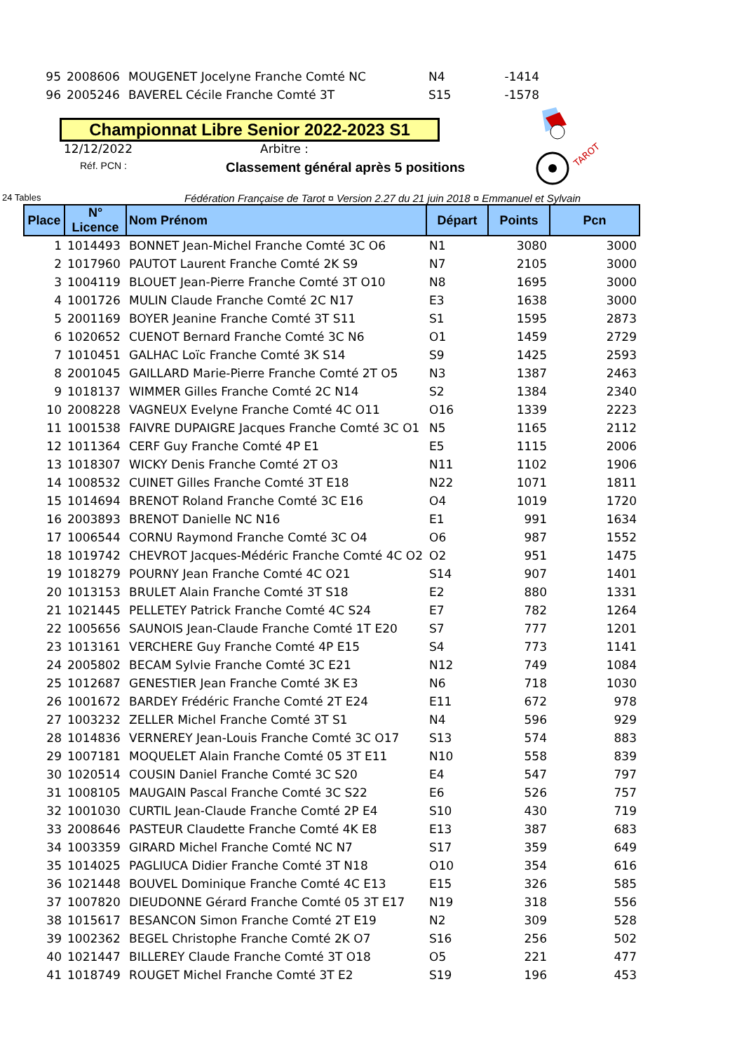| 95 | 2008606 | MOUGENET Jocelyne Franche Comté NC | N4 | -1414 | |
| 96 | 2005246 | BAVEREL Cécile Franche Comté 3T | S15 | -1578 | |
Championnat Libre Senior 2022-2023 S1
12/12/2022 Arbitre :
Réf. PCN : Classement général après 5 positions
TAROT
24 Tables Fédération Française de Tarot ¤ Version 2.27 du 21 juin 2018 ¤ Emmanuel et Sylvain
| Place | N° Licence | Nom Prénom | Départ | Points | Pcn |
| --- | --- | --- | --- | --- | --- |
| 1 | 1014493 | BONNET Jean-Michel Franche Comté 3C O6 | N1 | 3080 | 3000 |
| 2 | 1017960 | PAUTOT Laurent Franche Comté 2K S9 | N7 | 2105 | 3000 |
| 3 | 1004119 | BLOUET Jean-Pierre Franche Comté 3T O10 | N8 | 1695 | 3000 |
| 4 | 1001726 | MULIN Claude Franche Comté 2C N17 | E3 | 1638 | 3000 |
| 5 | 2001169 | BOYER Jeanine Franche Comté 3T S11 | S1 | 1595 | 2873 |
| 6 | 1020652 | CUENOT Bernard Franche Comté 3C N6 | O1 | 1459 | 2729 |
| 7 | 1010451 | GALHAC Loïc Franche Comté 3K S14 | S9 | 1425 | 2593 |
| 8 | 2001045 | GAILLARD Marie-Pierre Franche Comté 2T O5 | N3 | 1387 | 2463 |
| 9 | 1018137 | WIMMER Gilles Franche Comté 2C N14 | S2 | 1384 | 2340 |
| 10 | 2008228 | VAGNEUX Evelyne Franche Comté 4C O11 | O16 | 1339 | 2223 |
| 11 | 1001538 | FAIVRE DUPAIGRE Jacques Franche Comté 3C O1 | N5 | 1165 | 2112 |
| 12 | 1011364 | CERF Guy Franche Comté 4P E1 | E5 | 1115 | 2006 |
| 13 | 1018307 | WICKY Denis Franche Comté 2T O3 | N11 | 1102 | 1906 |
| 14 | 1008532 | CUINET Gilles Franche Comté 3T E18 | N22 | 1071 | 1811 |
| 15 | 1014694 | BRENOT Roland Franche Comté 3C E16 | O4 | 1019 | 1720 |
| 16 | 2003893 | BRENOT Danielle NC N16 | E1 | 991 | 1634 |
| 17 | 1006544 | CORNU Raymond Franche Comté 3C O4 | O6 | 987 | 1552 |
| 18 | 1019742 | CHEVROT Jacques-Médéric Franche Comté 4C O2 | O2 | 951 | 1475 |
| 19 | 1018279 | POURNY Jean Franche Comté 4C O21 | S14 | 907 | 1401 |
| 20 | 1013153 | BRULET Alain Franche Comté 3T S18 | E2 | 880 | 1331 |
| 21 | 1021445 | PELLETEY Patrick Franche Comté 4C S24 | E7 | 782 | 1264 |
| 22 | 1005656 | SAUNOIS Jean-Claude Franche Comté 1T E20 | S7 | 777 | 1201 |
| 23 | 1013161 | VERCHERE Guy Franche Comté 4P E15 | S4 | 773 | 1141 |
| 24 | 2005802 | BECAM Sylvie Franche Comté 3C E21 | N12 | 749 | 1084 |
| 25 | 1012687 | GENESTIER Jean Franche Comté 3K E3 | N6 | 718 | 1030 |
| 26 | 1001672 | BARDEY Frédéric Franche Comté 2T E24 | E11 | 672 | 978 |
| 27 | 1003232 | ZELLER Michel Franche Comté 3T S1 | N4 | 596 | 929 |
| 28 | 1014836 | VERNEREY Jean-Louis Franche Comté 3C O17 | S13 | 574 | 883 |
| 29 | 1007181 | MOQUELET Alain Franche Comté 05 3T E11 | N10 | 558 | 839 |
| 30 | 1020514 | COUSIN Daniel Franche Comté 3C S20 | E4 | 547 | 797 |
| 31 | 1008105 | MAUGAIN Pascal Franche Comté 3C S22 | E6 | 526 | 757 |
| 32 | 1001030 | CURTIL Jean-Claude Franche Comté 2P E4 | S10 | 430 | 719 |
| 33 | 2008646 | PASTEUR Claudette Franche Comté 4K E8 | E13 | 387 | 683 |
| 34 | 1003359 | GIRARD Michel Franche Comté NC N7 | S17 | 359 | 649 |
| 35 | 1014025 | PAGLIUCA Didier Franche Comté 3T N18 | O10 | 354 | 616 |
| 36 | 1021448 | BOUVEL Dominique Franche Comté 4C E13 | E15 | 326 | 585 |
| 37 | 1007820 | DIEUDONNE Gérard Franche Comté 05 3T E17 | N19 | 318 | 556 |
| 38 | 1015617 | BESANCON Simon Franche Comté 2T E19 | N2 | 309 | 528 |
| 39 | 1002362 | BEGEL Christophe Franche Comté 2K O7 | S16 | 256 | 502 |
| 40 | 1021447 | BILLEREY Claude Franche Comté 3T O18 | O5 | 221 | 477 |
| 41 | 1018749 | ROUGET Michel Franche Comté 3T E2 | S19 | 196 | 453 |